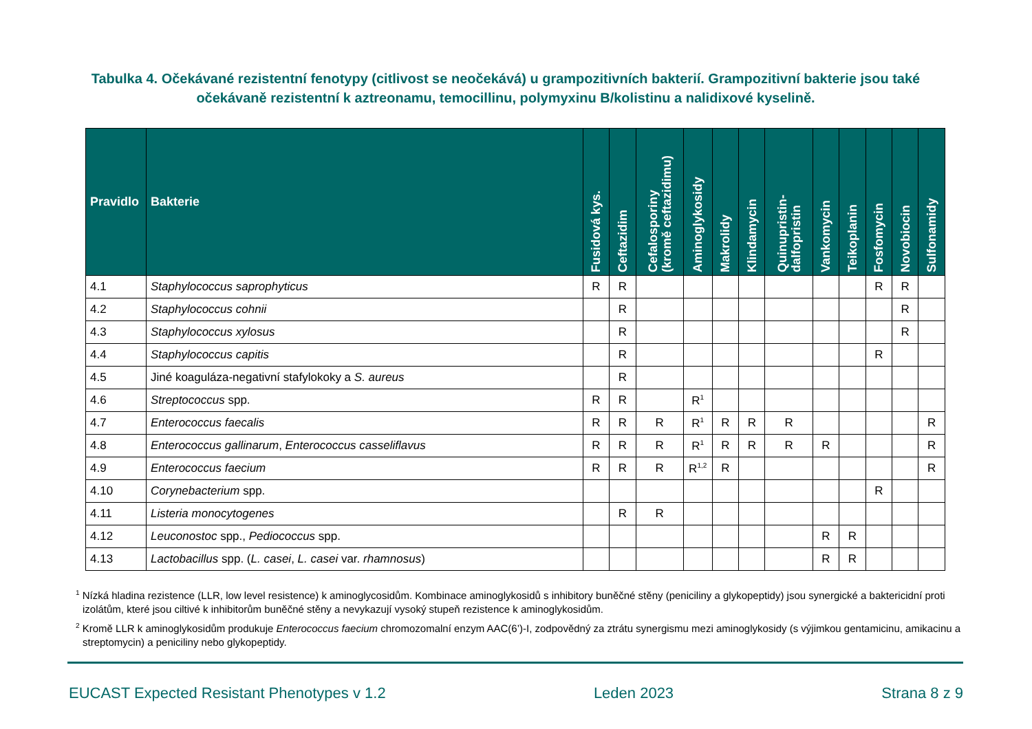Tabulka 4. Očekávané rezistentní fenotypy (citlivost se neočekává) u grampozitivních bakterií. Grampozitivní bakterie jsou také očekávaně rezistentní k aztreonamu, temocillinu, polymyxinu B/kolistinu a nalidixové kyselině.
| Pravidlo | Bakterie | Fusidová kys. | Ceftazidim | Cefalosporiny (kromě ceftazidimu) | Aminoglykosidy | Makrolidy | Klindamycin | Quinupristin- dalfopristin | Vankomycin | Teikoplanin | Fosfomycin | Novobiocin | Sulfonamidy |
| --- | --- | --- | --- | --- | --- | --- | --- | --- | --- | --- | --- | --- | --- |
| 4.1 | Staphylococcus saprophyticus | R | R | | | | | | | | R | R | |
| 4.2 | Staphylococcus cohnii | | R | | | | | | | | | R | |
| 4.3 | Staphylococcus xylosus | | R | | | | | | | | | R | |
| 4.4 | Staphylococcus capitis | | R | | | | | | | | R | | |
| 4.5 | Jiné koaguláza-negativní stafylokoky a S. aureus | | R | | | | | | | | | | |
| 4.6 | Streptococcus spp. | R | R | | R<sup>1</sup> | | | | | | | | |
| 4.7 | Enterococcus faecalis | R | R | R | R<sup>1</sup> | R | R | R | | | | | R |
| 4.8 | Enterococcus gallinarum , Enterococcus casseliflavus | R | R | R | R<sup>1</sup> | R | R | R | R | | | | R |
| 4.9 | Enterococcus faecium | R | R | R | R<sup>1,2</sup> | R | | | | | | | R |
| 4.10 | Corynebacterium spp. | | | | | | | | | | R | | |
| 4.11 | Listeria monocytogenes | | R | R | | | | | | | | | |
| 4.12 | Leuconostoc spp., Pediococcus spp. | | | | | | | | R | R | | | |
| 4.13 | Lactobacillus spp. ( L. casei , L. casei var. rhamnosus ) | | | | | | | | R | R | | | |
<sup>1</sup> Nízká hladina rezistence (LLR, low level resistence) k aminoglycosidům. Kombinace aminoglykosidů s inhibitory buněčné stěny (peniciliny a glykopeptidy) jsou synergické a baktericidní proti izolátům, které jsou ciltivé k inhibitorům buněčné stěny a nevykazují vysoký stupeň rezistence k aminoglykosidům.
<sup>2</sup> Kromě LLR k aminoglykosidům produkuje Enterococcus faecium chromozomalní enzym AAC(6’)-I, zodpovědný za ztrátu synergismu mezi aminoglykosidy (s výjimkou gentamicinu, amikacinu a streptomycin) a peniciliny nebo glykopeptidy.
EUCAST Expected Resistant Phenotypes v 1.2 Leden 2023 Strana 8 z 9